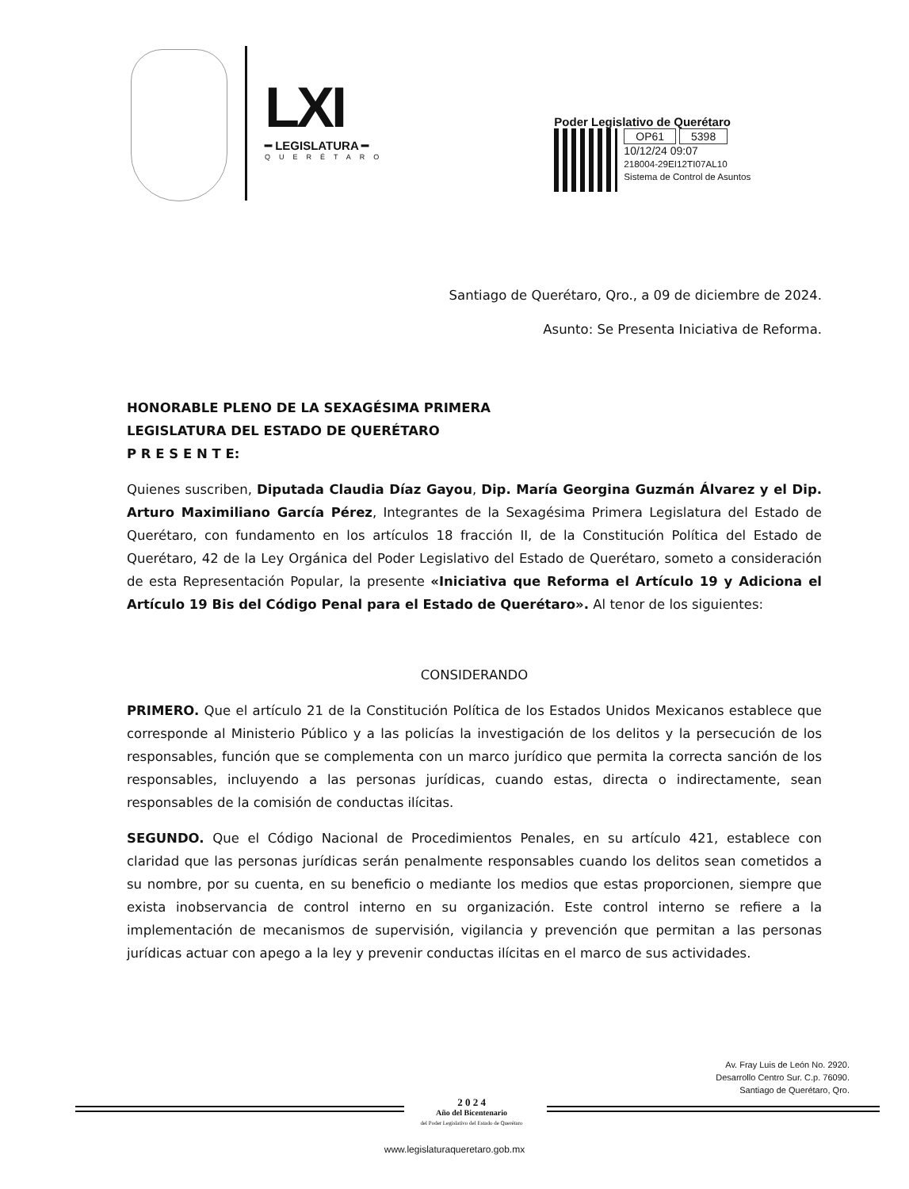LXI
━ LEGISLATURA ━
QUERÉTARO
Poder Legislativo de Querétaro
OP61 5398
10/12/24 09:07
218004-29EI12TI07AL10
Sistema de Control de Asuntos
Santiago de Querétaro, Qro., a 09 de diciembre de 2024.
Asunto: Se Presenta Iniciativa de Reforma.
HONORABLE PLENO DE LA SEXAGÉSIMA PRIMERA
LEGISLATURA DEL ESTADO DE QUERÉTARO
P R E S E N T E:
Quienes suscriben, Diputada Claudia Díaz Gayou, Dip. María Georgina Guzmán Álvarez y el Dip. Arturo Maximiliano García Pérez, Integrantes de la Sexagésima Primera Legislatura del Estado de Querétaro, con fundamento en los artículos 18 fracción II, de la Constitución Política del Estado de Querétaro, 42 de la Ley Orgánica del Poder Legislativo del Estado de Querétaro, someto a consideración de esta Representación Popular, la presente «Iniciativa que Reforma el Artículo 19 y Adiciona el Artículo 19 Bis del Código Penal para el Estado de Querétaro». Al tenor de los siguientes:
CONSIDERANDO
PRIMERO. Que el artículo 21 de la Constitución Política de los Estados Unidos Mexicanos establece que corresponde al Ministerio Público y a las policías la investigación de los delitos y la persecución de los responsables, función que se complementa con un marco jurídico que permita la correcta sanción de los responsables, incluyendo a las personas jurídicas, cuando estas, directa o indirectamente, sean responsables de la comisión de conductas ilícitas.
SEGUNDO. Que el Código Nacional de Procedimientos Penales, en su artículo 421, establece con claridad que las personas jurídicas serán penalmente responsables cuando los delitos sean cometidos a su nombre, por su cuenta, en su beneficio o mediante los medios que estas proporcionen, siempre que exista inobservancia de control interno en su organización. Este control interno se refiere a la implementación de mecanismos de supervisión, vigilancia y prevención que permitan a las personas jurídicas actuar con apego a la ley y prevenir conductas ilícitas en el marco de sus actividades.
Av. Fray Luis de León No. 2920.
Desarrollo Centro Sur. C.p. 76090.
Santiago de Querétaro, Qro.
2 0 2 4
Año del Bicentenario
del Poder Legislativo del Estado de Querétaro
www.legislaturaqueretaro.gob.mx